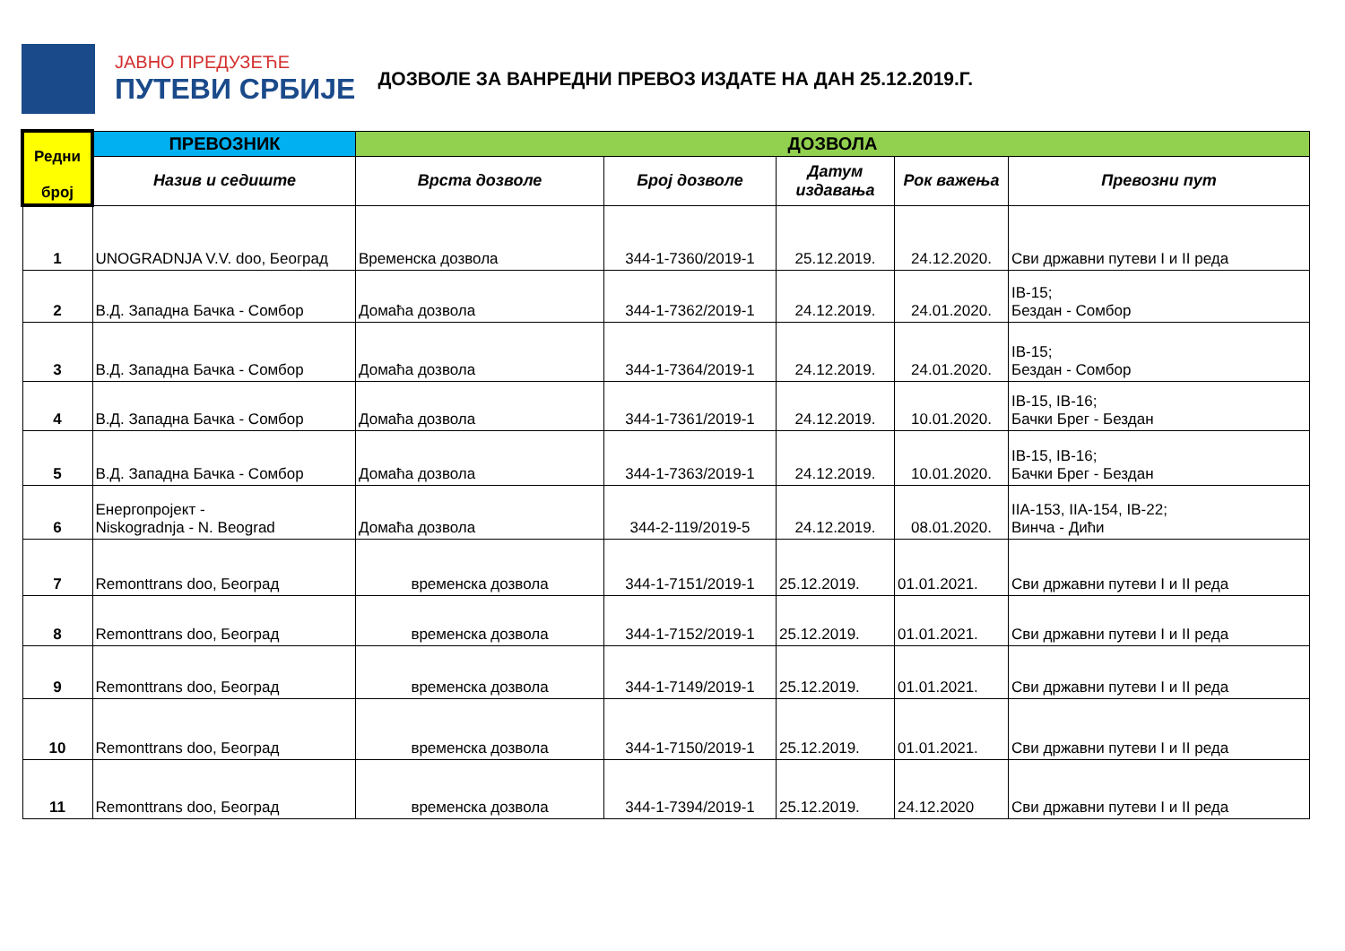ЈАВНО ПРЕДУЗЕЋЕ
ПУТЕВИ СРБИЈЕ
ДОЗВОЛЕ ЗА ВАНРЕДНИ ПРЕВОЗ ИЗДАТЕ НА ДАН 25.12.2019.Г.
| Редни број | ПРЕВОЗНИК | ДОЗВОЛА | | | | |
| --- | --- | --- | --- | --- | --- | --- |
| | Назив и седиште | Врста дозволе | Број дозволе | Датум издавања | Рок важења | Превозни пут |
| 1 | UNOGRADNJA V.V. doo, Београд | Временска дозвола | 344-1-7360/2019-1 | 25.12.2019. | 24.12.2020. | Сви државни путеви I и II реда |
| 2 | В.Д. Западна Бачка - Сомбор | Домаћа дозвола | 344-1-7362/2019-1 | 24.12.2019. | 24.01.2020. | IB-15; Бездан - Сомбор |
| 3 | В.Д. Западна Бачка - Сомбор | Домаћа дозвола | 344-1-7364/2019-1 | 24.12.2019. | 24.01.2020. | IB-15; Бездан - Сомбор |
| 4 | В.Д. Западна Бачка - Сомбор | Домаћа дозвола | 344-1-7361/2019-1 | 24.12.2019. | 10.01.2020. | IB-15, IB-16; Бачки Брег - Бездан |
| 5 | В.Д. Западна Бачка - Сомбор | Домаћа дозвола | 344-1-7363/2019-1 | 24.12.2019. | 10.01.2020. | IB-15, IB-16; Бачки Брег - Бездан |
| 6 | Енергопројект - Niskogradnja - N. Beograd | Домаћа дозвола | 344-2-119/2019-5 | 24.12.2019. | 08.01.2020. | IIA-153, IIA-154, IB-22; Винча - Дићи |
| 7 | Remonttrans doo, Београд | временска дозвола | 344-1-7151/2019-1 | 25.12.2019. | 01.01.2021. | Сви државни путеви I и II реда |
| 8 | Remonttrans doo, Београд | временска дозвола | 344-1-7152/2019-1 | 25.12.2019. | 01.01.2021. | Сви државни путеви I и II реда |
| 9 | Remonttrans doo, Београд | временска дозвола | 344-1-7149/2019-1 | 25.12.2019. | 01.01.2021. | Сви државни путеви I и II реда |
| 10 | Remonttrans doo, Београд | временска дозвола | 344-1-7150/2019-1 | 25.12.2019. | 01.01.2021. | Сви државни путеви I и II реда |
| 11 | Remonttrans doo, Београд | временска дозвола | 344-1-7394/2019-1 | 25.12.2019. | 24.12.2020 | Сви државни путеви I и II реда |